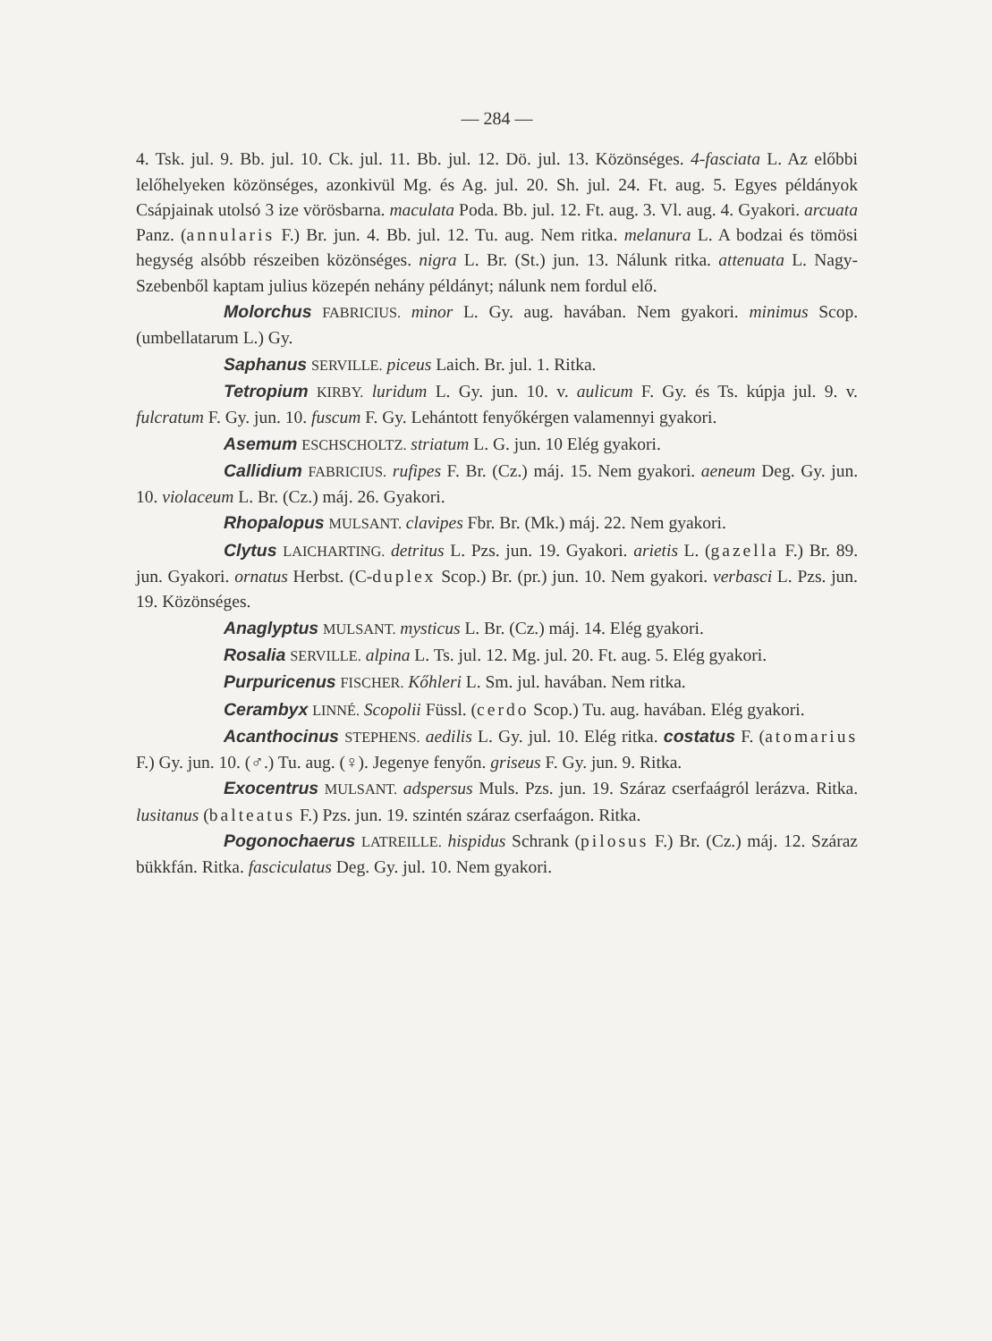— 284 —
4. Tsk. jul. 9. Bb. jul. 10. Ck. jul. 11. Bb. jul. 12. Dö. jul. 13. Közönséges. 4-fasciata L. Az előbbi lelőhelyeken közönséges, azonkivül Mg. és Ag. jul. 20. Sh. jul. 24. Ft. aug. 5. Egyes példányok Csápjainak utolsó 3 ize vörösbarna. maculata Poda. Bb. jul. 12. Ft. aug. 3. Vl. aug. 4. Gyakori. arcuata Panz. (annularis F.) Br. jun. 4. Bb. jul. 12. Tu. aug. Nem ritka. melanura L. A bodzai és tömösi hegység alsóbb részeiben közönséges. nigra L. Br. (St.) jun. 13. Nálunk ritka. attenuata L. Nagy-Szebenből kaptam julius közepén nehány példányt; nálunk nem fordul elő.
Molorchus FABRICIUS. minor L. Gy. aug. havában. Nem gyakori. minimus Scop. (umbellatarum L.) Gy.
Saphanus SERVILLE. piceus Laich. Br. jul. 1. Ritka.
Tetropium KIRBY. luridum L. Gy. jun. 10. v. aulicum F. Gy. és Ts. kúpja jul. 9. v. fulcratum F. Gy. jun. 10. fuscum F. Gy. Lehántott fenyőkérgen valamennyi gyakori.
Asemum ESCHSCHOLTZ. striatum L. G. jun. 10 Elég gyakori.
Callidium FABRICIUS. rufipes F. Br. (Cz.) máj. 15. Nem gyakori. aeneum Deg. Gy. jun. 10. violaceum L. Br. (Cz.) máj. 26. Gyakori.
Rhopalopus MULSANT. clavipes Fbr. Br. (Mk.) máj. 22. Nem gyakori.
Clytus LAICHARTING. detritus L. Pzs. jun. 19. Gyakori. arietis L. (gazella F.) Br. 89. jun. Gyakori. ornatus Herbst. (C-duplex Scop.) Br. (pr.) jun. 10. Nem gyakori. verbasci L. Pzs. jun. 19. Közönséges.
Anaglyptus MULSANT. mysticus L. Br. (Cz.) máj. 14. Elég gyakori.
Rosalia SERVILLE. alpina L. Ts. jul. 12. Mg. jul. 20. Ft. aug. 5. Elég gyakori.
Purpuricenus FISCHER. Kőhleri L. Sm. jul. havában. Nem ritka.
Cerambyx LINNÉ. Scopolii Füssl. (cerdo Scop.) Tu. aug. havában. Elég gyakori.
Acanthocinus STEPHENS. aedilis L. Gy. jul. 10. Elég ritka. costatus F. (atomarius F.) Gy. jun. 10. (♂.) Tu. aug. (♀). Jegenye fenyőn. griseus F. Gy. jun. 9. Ritka.
Exocentrus MULSANT. adspersus Muls. Pzs. jun. 19. Száraz cserfaágról lerázva. Ritka. lusitanus (balteatus F.) Pzs. jun. 19. szintén száraz cserfaágon. Ritka.
Pogonochaerus LATREILLE. hispidus Schrank (pilosus F.) Br. (Cz.) máj. 12. Száraz bükkfán. Ritka. fasciculatus Deg. Gy. jul. 10. Nem gyakori.